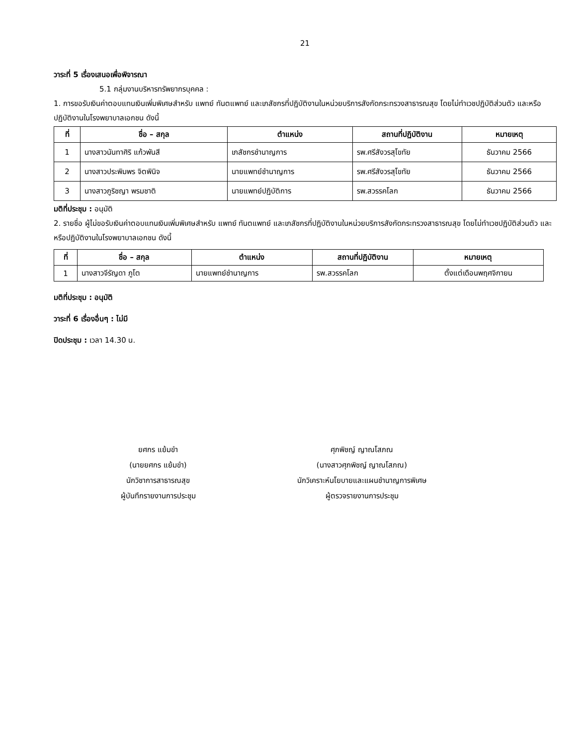21
วาระที่ 5 เรื่องเสนอเพื่อพิจารณา
5.1 กลุ่มงานบริหารทรัพยากรบุคคล :
1. การขอรับเงินค่าตอบแทนเงินเพิ่มพิเศษสำหรับ แพทย์ ทันตแพทย์ และเภสัชกรที่ปฏิบัติงานในหน่วยบริการสังกัดกระทรวงสาธารณสุข โดยไม่ทำเวชปฏิบัติส่วนตัว และหรือปฏิบัติงานในโรงพยาบาลเอกชน ดังนี้
| ที่ | ชื่อ – สกุล | ตำแหน่ง | สถานที่ปฏิบัติงาน | หมายเหตุ |
| --- | --- | --- | --- | --- |
| 1 | นางสาวนันทาศิริ แก้วพันสี | เภสัชกรชำนาญการ | รพ.ศรีสังวรสุโขทัย | ธันวาคม 2566 |
| 2 | นางสาวประพิมพร จิตพินิจ | นายแพทย์ชำนาญการ | รพ.ศรีสังวรสุโขทัย | ธันวาคม 2566 |
| 3 | นางสาวภูริชญา พรมชาติ | นายแพทย์ปฏิบัติการ | รพ.สวรรคโลก | ธันวาคม 2566 |
มติที่ประชุม : อนุมัติ
2. รายชื่อ ผู้ไม่ขอรับเงินค่าตอบแทนเงินเพิ่มพิเศษสำหรับ แพทย์ ทันตแพทย์ และเภสัชกรที่ปฏิบัติงานในหน่วยบริการสังกัดกระทรวงสาธารณสุข โดยไม่ทำเวชปฏิบัติส่วนตัว และหรือปฏิบัติงานในโรงพยาบาลเอกชน ดังนี้
| ที่ | ชื่อ – สกุล | ตำแหน่ง | สถานที่ปฏิบัติงาน | หมายเหตุ |
| --- | --- | --- | --- | --- |
| 1 | นางสาวจีรัญดา ภูโต | นายแพทย์ชำนาญการ | รพ.สวรรคโลก | ตั้งแต่เดือนพฤศจิกายน |
มติที่ประชุม : อนุมัติ
วาระที่ 6 เรื่องอื่นๆ : ไม่มี
ปิดประชุม : เวลา 14.30 น.
ยศกร แย้มขำ
(นายยศกร แย้มขำ)
นักวิชาการสาธารณสุข
ผู้บันทึกรายงานการประชุม
ศุภพิชญ์ ญาณโสภณ
(นางสาวศุภพิชญ์ ญาณโสภณ)
นักวิเคราะห์นโยบายและแผนชำนาญการพิเศษ
ผู้ตรวจรายงานการประชุม